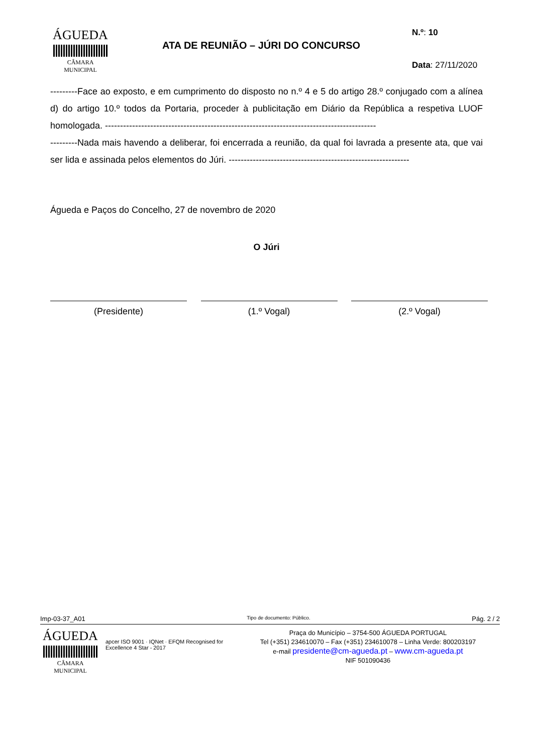ÁGUEDA
CÂMARA MUNICIPAL
ATA DE REUNIÃO – JÚRI DO CONCURSO
N.º: 10
Data: 27/11/2020
---------Face ao exposto, e em cumprimento do disposto no n.º 4 e 5 do artigo 28.º conjugado com a alínea d) do artigo 10.º todos da Portaria, proceder à publicitação em Diário da República a respetiva LUOF homologada. ------------------------------------------------------------------------------------------
---------Nada mais havendo a deliberar, foi encerrada a reunião, da qual foi lavrada a presente ata, que vai ser lida e assinada pelos elementos do Júri. ------------------------------------------------------------
Águeda e Paços do Concelho, 27 de novembro de 2020
O Júri
(Presidente) (1.º Vogal) (2.º Vogal)
Imp-03-37_A01 Tipo de documento: Público. Pág. 2 / 2
ÁGUEDA
CÂMARA MUNICIPAL
apcer ISO 9001 · IQNet · EFQM Recognised for Excellence 4 Star - 2017
Praça do Município – 3754-500 ÁGUEDA PORTUGAL
Tel (+351) 234610070 – Fax (+351) 234610078 – Linha Verde: 800203197
e-mail presidente@cm-agueda.pt – www.cm-agueda.pt
NIF 501090436